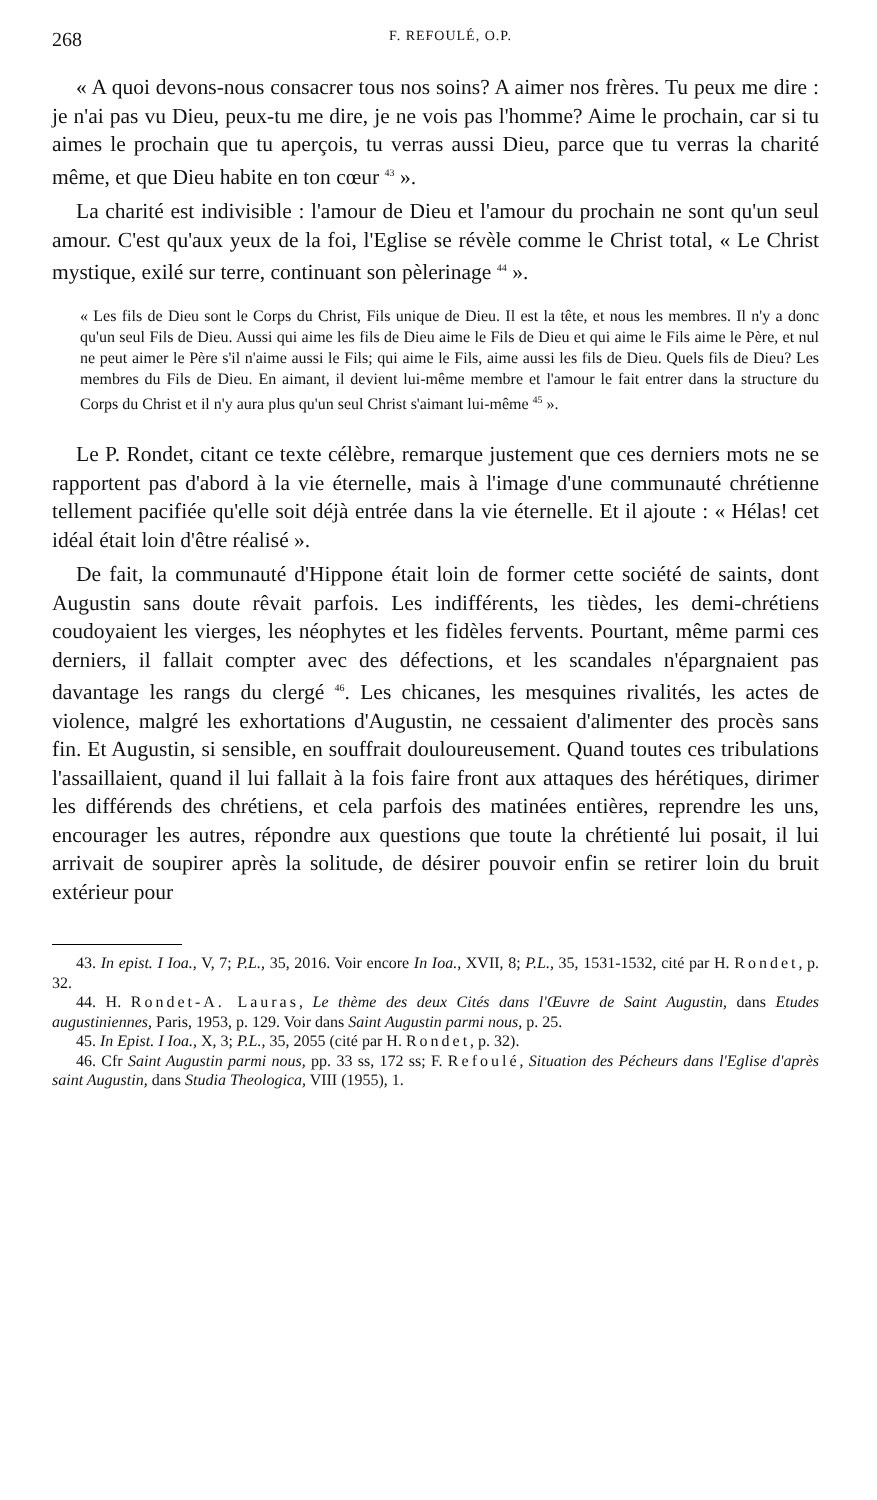268 F. REFOULÉ, O.P.
« A quoi devons-nous consacrer tous nos soins? A aimer nos frères. Tu peux me dire : je n'ai pas vu Dieu, peux-tu me dire, je ne vois pas l'homme? Aime le prochain, car si tu aimes le prochain que tu aperçois, tu verras aussi Dieu, parce que tu verras la charité même, et que Dieu habite en ton cœur <sup>43</sup> ».
La charité est indivisible : l'amour de Dieu et l'amour du prochain ne sont qu'un seul amour. C'est qu'aux yeux de la foi, l'Eglise se révèle comme le Christ total, « Le Christ mystique, exilé sur terre, continuant son pèlerinage <sup>44</sup> ».
« Les fils de Dieu sont le Corps du Christ, Fils unique de Dieu. Il est la tête, et nous les membres. Il n'y a donc qu'un seul Fils de Dieu. Aussi qui aime les fils de Dieu aime le Fils de Dieu et qui aime le Fils aime le Père, et nul ne peut aimer le Père s'il n'aime aussi le Fils; qui aime le Fils, aime aussi les fils de Dieu. Quels fils de Dieu? Les membres du Fils de Dieu. En aimant, il devient lui-même membre et l'amour le fait entrer dans la structure du Corps du Christ et il n'y aura plus qu'un seul Christ s'aimant lui-même <sup>45</sup> ».
Le P. Rondet, citant ce texte célèbre, remarque justement que ces derniers mots ne se rapportent pas d'abord à la vie éternelle, mais à l'image d'une communauté chrétienne tellement pacifiée qu'elle soit déjà entrée dans la vie éternelle. Et il ajoute : « Hélas! cet idéal était loin d'être réalisé ».
De fait, la communauté d'Hippone était loin de former cette société de saints, dont Augustin sans doute rêvait parfois. Les indifférents, les tièdes, les demi-chrétiens coudoyaient les vierges, les néophytes et les fidèles fervents. Pourtant, même parmi ces derniers, il fallait compter avec des défections, et les scandales n'épargnaient pas davantage les rangs du clergé <sup>46</sup>. Les chicanes, les mesquines rivalités, les actes de violence, malgré les exhortations d'Augustin, ne cessaient d'alimenter des procès sans fin. Et Augustin, si sensible, en souffrait douloureusement. Quand toutes ces tribulations l'assaillaient, quand il lui fallait à la fois faire front aux attaques des hérétiques, dirimer les différends des chrétiens, et cela parfois des matinées entières, reprendre les uns, encourager les autres, répondre aux questions que toute la chrétienté lui posait, il lui arrivait de soupirer après la solitude, de désirer pouvoir enfin se retirer loin du bruit extérieur pour
43. In epist. I Ioa., V, 7; P.L., 35, 2016. Voir encore In Ioa., XVII, 8; P.L., 35, 1531-1532, cité par H. Rondet, p. 32.
44. H. Rondet-A. Lauras, Le thème des deux Cités dans l'Œuvre de Saint Augustin, dans Etudes augustiniennes, Paris, 1953, p. 129. Voir dans Saint Augustin parmi nous, p. 25.
45. In Epist. I Ioa., X, 3; P.L., 35, 2055 (cité par H. Rondet, p. 32).
46. Cfr Saint Augustin parmi nous, pp. 33 ss, 172 ss; F. Refoulé, Situation des Pécheurs dans l'Eglise d'après saint Augustin, dans Studia Theologica, VIII (1955), 1.